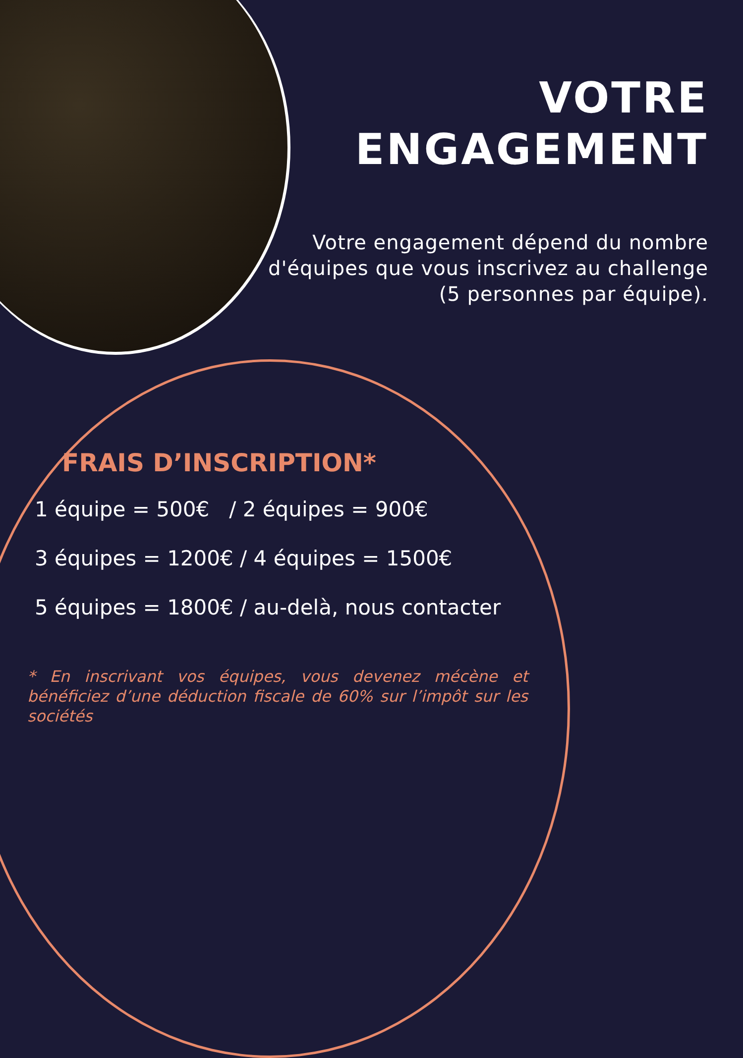VOTRE
ENGAGEMENT
Votre engagement dépend du nombre d'équipes que vous inscrivez au challenge (5 personnes par équipe).
FRAIS D’INSCRIPTION*
1 équipe = 500€ / 2 équipes = 900€
3 équipes = 1200€ / 4 équipes = 1500€
5 équipes = 1800€ / au-delà, nous contacter
* En inscrivant vos équipes, vous devenez mécène et bénéficiez d’une déduction fiscale de 60% sur l’impôt sur les sociétés